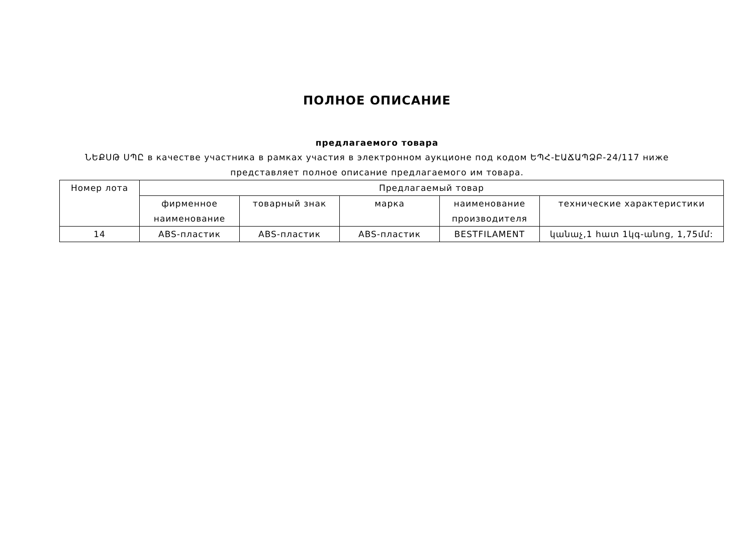ПОЛНОЕ ОПИСАНИЕ
предлагаемого товара
ՆԵՔՍԹ ՍՊԸ в качестве участника в рамках участия в электронном аукционе под кодом ԵՊՀ-ԷԱՃԱՊՁԲ-24/117 ниже представляет полное описание предлагаемого им товара.
| Номер лота | Предлагаемый товар | | | | |
| --- | --- | --- | --- | --- | --- |
| | фирменное наименование | товарный знак | марка | наименование производителя | технические характеристики |
| 14 | ABS-пластик | ABS-пластик | ABS-пластик | BESTFILAMENT | կանաչ,1 հատ 1կգ-անոց, 1,75մմ: |